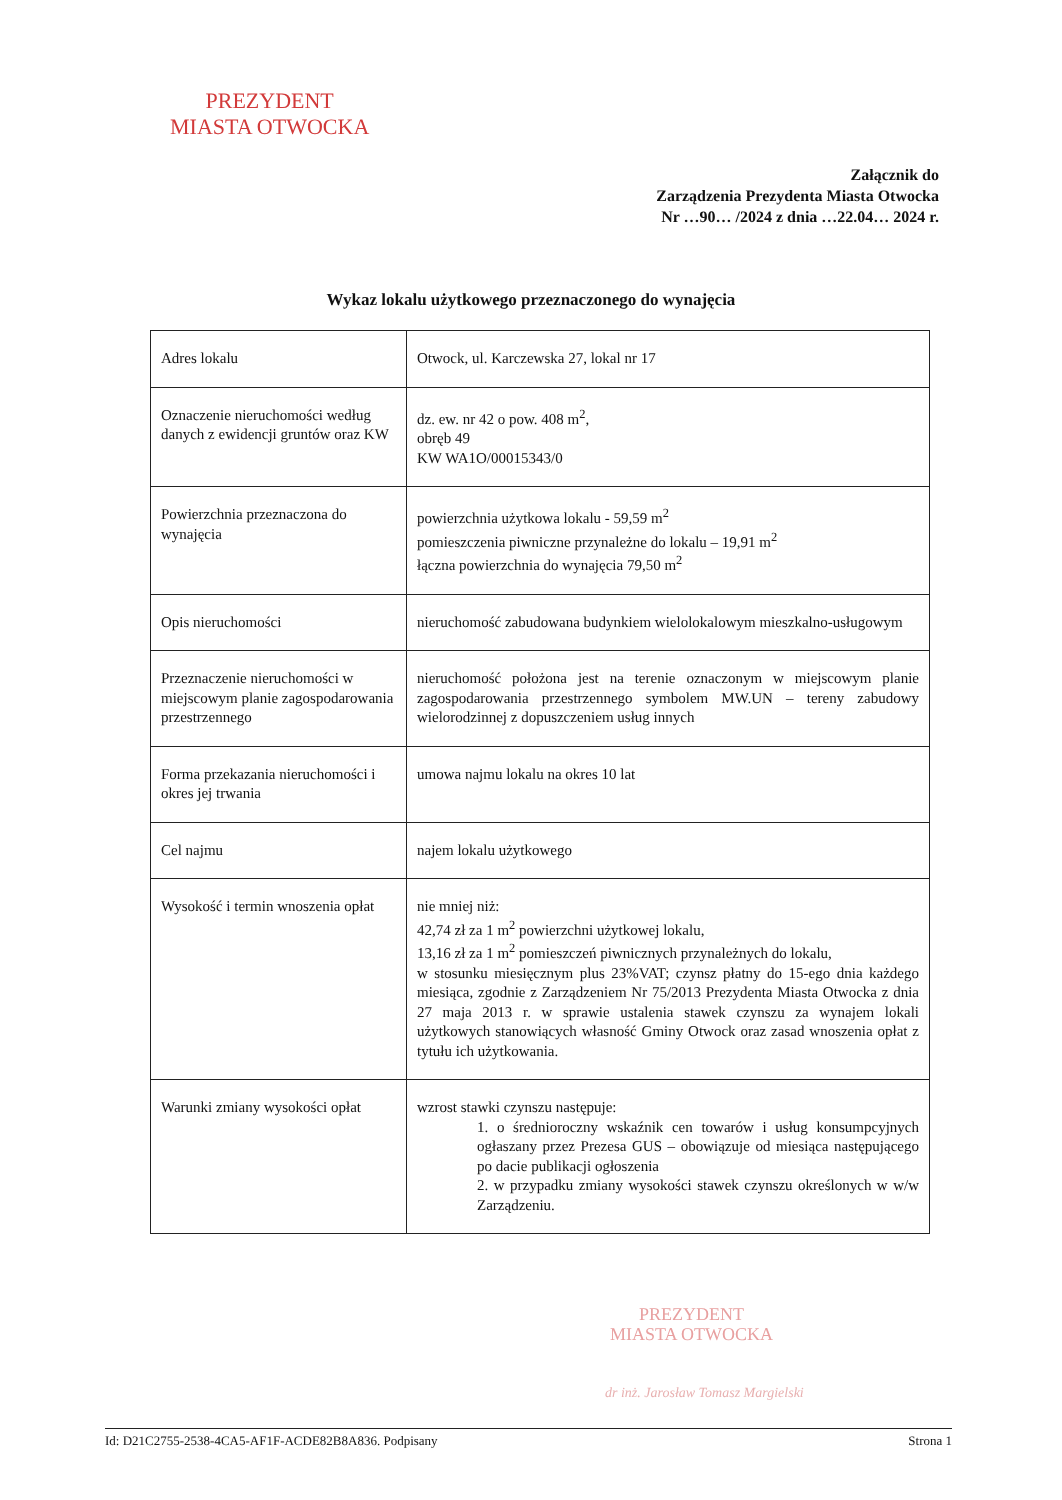PREZYDENT
MIASTA OTWOCKA
Załącznik do
Zarządzenia Prezydenta Miasta Otwocka
Nr …90… /2024 z dnia …22.04… 2024 r.
Wykaz lokalu użytkowego przeznaczonego do wynajęcia
| Adres lokalu | Otwock, ul. Karczewska 27, lokal nr 17 |
| Oznaczenie nieruchomości według danych z ewidencji gruntów oraz KW | dz. ew. nr 42 o pow. 408 m<sup>2</sup>, obręb 49 KW WA1O/00015343/0 |
| Powierzchnia przeznaczona do wynajęcia | powierzchnia użytkowa lokalu - 59,59 m<sup>2</sup> pomieszczenia piwniczne przynależne do lokalu – 19,91 m<sup>2</sup> łączna powierzchnia do wynajęcia 79,50 m<sup>2</sup> |
| Opis nieruchomości | nieruchomość zabudowana budynkiem wielolokalowym mieszkalno-usługowym |
| Przeznaczenie nieruchomości w miejscowym planie zagospodarowania przestrzennego | nieruchomość położona jest na terenie oznaczonym w miejscowym planie zagospodarowania przestrzennego symbolem MW.UN – tereny zabudowy wielorodzinnej z dopuszczeniem usług innych |
| Forma przekazania nieruchomości i okres jej trwania | umowa najmu lokalu na okres 10 lat |
| Cel najmu | najem lokalu użytkowego |
| Wysokość i termin wnoszenia opłat | nie mniej niż: 42,74 zł za 1 m<sup>2</sup> powierzchni użytkowej lokalu, 13,16 zł za 1 m<sup>2</sup> pomieszczeń piwnicznych przynależnych do lokalu, w stosunku miesięcznym plus 23%VAT; czynsz płatny do 15-ego dnia każdego miesiąca, zgodnie z Zarządzeniem Nr 75/2013 Prezydenta Miasta Otwocka z dnia 27 maja 2013 r. w sprawie ustalenia stawek czynszu za wynajem lokali użytkowych stanowiących własność Gminy Otwock oraz zasad wnoszenia opłat z tytułu ich użytkowania. |
| Warunki zmiany wysokości opłat | wzrost stawki czynszu następuje: 1. o średnioroczny wskaźnik cen towarów i usług konsumpcyjnych ogłaszany przez Prezesa GUS – obowiązuje od miesiąca następującego po dacie publikacji ogłoszenia 2. w przypadku zmiany wysokości stawek czynszu określonych w w/w Zarządzeniu. |
PREZYDENT
MIASTA OTWOCKA
dr inż. Jarosław Tomasz Margielski
Id: D21C2755-2538-4CA5-AF1F-ACDE82B8A836. Podpisany Strona 1